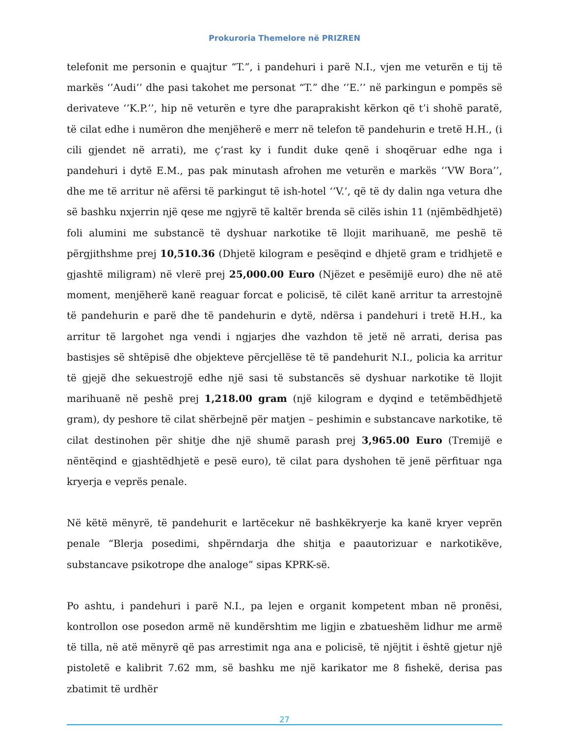Prokuroria Themelore në PRIZREN
telefonit me personin e quajtur “T.”, i pandehuri i parë N.I., vjen me veturën e tij të markës ‘’Audi’’ dhe pasi takohet me personat “T.” dhe ‘’E.’’ në parkingun e pompës së derivateve ‘’K.P.’’, hip në veturën e tyre dhe paraprakisht kërkon që t’i shohë paratë, të cilat edhe i numëron dhe menjëherë e merr në telefon të pandehurin e tretë H.H., (i cili gjendet në arrati), me ç’rast ky i fundit duke qenë i shoqëruar edhe nga i pandehuri i dytë E.M., pas pak minutash afrohen me veturën e markës ‘’VW Bora’’, dhe me të arritur në afërsi të parkingut të ish-hotel ‘’V.’, që të dy dalin nga vetura dhe së bashku nxjerrin një qese me ngjyrë të kaltër brenda së cilës ishin 11 (njëmbëdhjetë) foli alumini me substancë të dyshuar narkotike të llojit marihuanë, me peshë të përgjithshme prej 10,510.36 (Dhjetë kilogram e pesëqind e dhjetë gram e tridhjetë e gjashtë miligram) në vlerë prej 25,000.00 Euro (Njëzet e pesëmijë euro) dhe në atë moment, menjëherë kanë reaguar forcat e policisë, të cilët kanë arritur ta arrestojnë të pandehurin e parë dhe të pandehurin e dytë, ndërsa i pandehuri i tretë H.H., ka arritur të largohet nga vendi i ngjarjes dhe vazhdon të jetë në arrati, derisa pas bastisjes së shtëpisë dhe objekteve përcjellëse të të pandehurit N.I., policia ka arritur të gjejë dhe sekuestrojë edhe një sasi të substancës së dyshuar narkotike të llojit marihuanë në peshë prej 1,218.00 gram (një kilogram e dyqind e tetëmbëdhjetë gram), dy peshore të cilat shërbejnë për matjen – peshimin e substancave narkotike, të cilat destinohen për shitje dhe një shumë parash prej 3,965.00 Euro (Tremijë e nëntëqind e gjashtëdhjetë e pesë euro), të cilat para dyshohen të jenë përfituar nga kryerja e veprës penale.
Në këtë mënyrë, të pandehurit e lartëcekur në bashkëkryerje ka kanë kryer veprën penale “Blerja posedimi, shpërndarja dhe shitja e paautorizuar e narkotikëve, substancave psikotrope dhe analoge” sipas KPRK-së.
Po ashtu, i pandehuri i parë N.I., pa lejen e organit kompetent mban në pronësi, kontrollon ose posedon armë në kundërshtim me ligjin e zbatueshëm lidhur me armë të tilla, në atë mënyrë që pas arrestimit nga ana e policisë, të njëjtit i është gjetur një pistoletë e kalibrit 7.62 mm, së bashku me një karikator me 8 fishekë, derisa pas zbatimit të urdhër
27